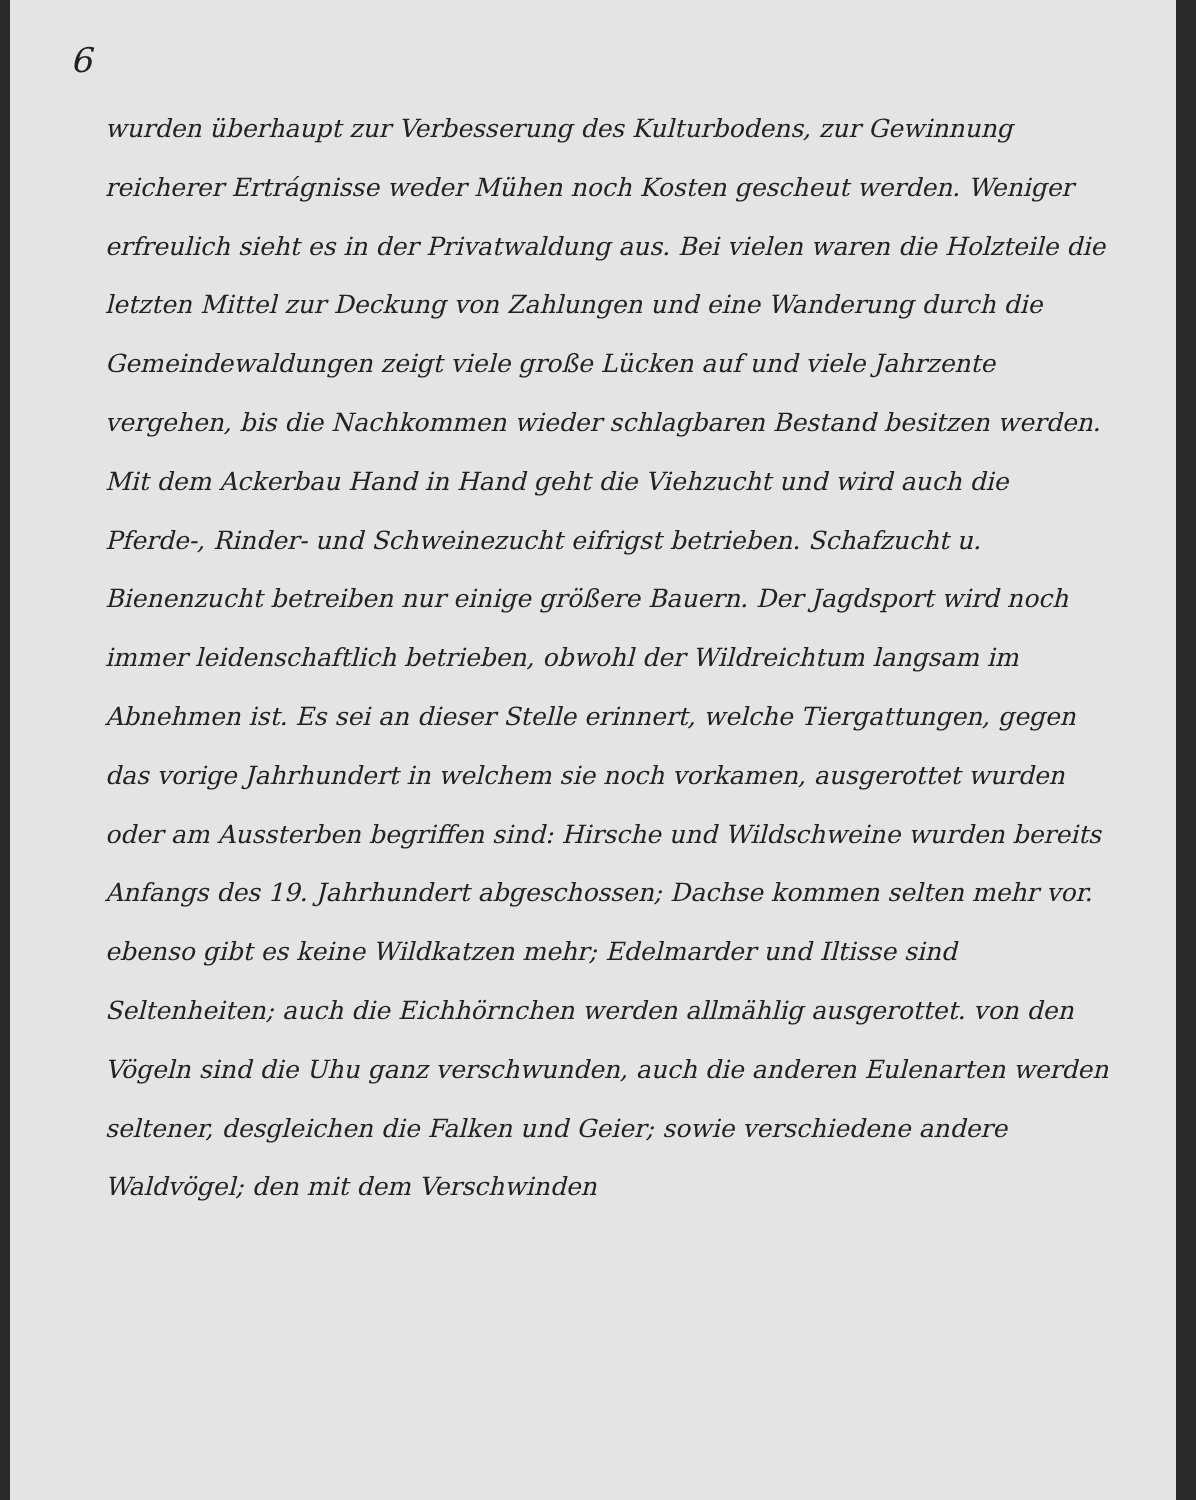6
wurden überhaupt zur Verbesserung des Kulturbodens, zur Gewinnung reicherer Ertrágnisse weder Mühen noch Kosten gescheut werden. Weniger erfreulich sieht es in der Privatwaldung aus. Bei vielen waren die Holzteile die letzten Mittel zur Deckung von Zahlungen und eine Wanderung durch die Gemeindewaldungen zeigt viele große Lücken auf und viele Jahrzente vergehen, bis die Nachkommen wieder schlagbaren Bestand besitzen werden. Mit dem Ackerbau Hand in Hand geht die Viehzucht und wird auch die Pferde-, Rinder- und Schweinezucht eifrigst betrieben. Schafzucht u. Bienenzucht betreiben nur einige größere Bauern. Der Jagdsport wird noch immer leidenschaftlich betrieben, obwohl der Wildreichtum langsam im Abnehmen ist. Es sei an dieser Stelle erinnert, welche Tiergattungen, gegen das vorige Jahrhundert in welchem sie noch vorkamen, ausgerottet wurden oder am Aussterben begriffen sind: Hirsche und Wildschweine wurden bereits Anfangs des 19. Jahrhundert abgeschossen; Dachse kommen selten mehr vor. ebenso gibt es keine Wildkatzen mehr; Edelmarder und Iltisse sind Seltenheiten; auch die Eichhörnchen werden allmählig ausgerottet. von den Vögeln sind die Uhu ganz verschwunden, auch die anderen Eulenarten werden seltener, desgleichen die Falken und Geier; sowie verschiedene andere Waldvögel; den mit dem Verschwinden